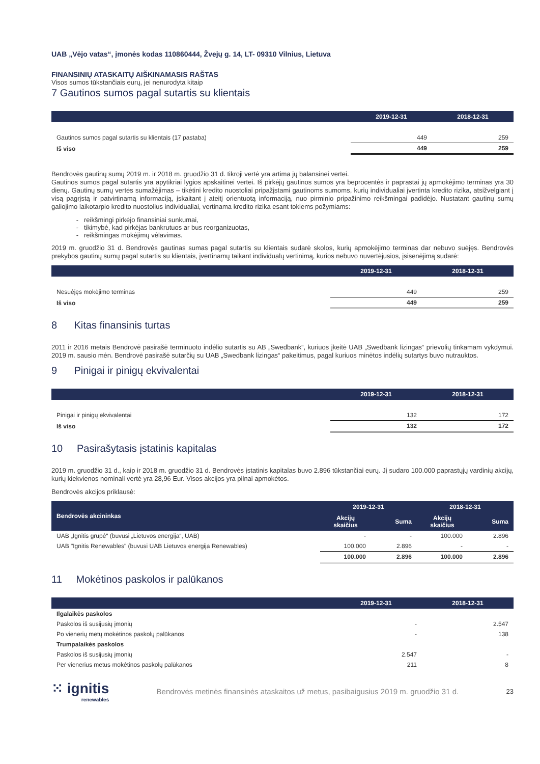UAB „Vėjo vatas“, įmonės kodas 110860444, Žvejų g. 14, LT- 09310 Vilnius, Lietuva
FINANSINIŲ ATASKAITŲ AIŠKINAMASIS RAŠTAS
Visos sumos tūkstančiais eurų, jei nenurodyta kitaip
7 Gautinos sumos pagal sutartis su klientais
| | 2019-12-31 | 2018-12-31 |
| --- | --- | --- |
| Gautinos sumos pagal sutartis su klientais (17 pastaba) | 449 | 259 |
| Iš viso | 449 | 259 |
Bendrovės gautinų sumų 2019 m. ir 2018 m. gruodžio 31 d. tikroji vertė yra artima jų balansinei vertei.
Gautinos sumos pagal sutartis yra apytikriai lygios apskaitinei vertei. Iš pirkėjų gautinos sumos yra beprocentės ir paprastai jų apmokėjimo terminas yra 30 dienų. Gautinų sumų vertės sumažėjimas – tikėtini kredito nuostoliai pripažįstami gautinoms sumoms, kurių individualiai įvertinta kredito rizika, atsižvelgiant į visą pagrįstą ir patvirtinamą informaciją, įskaitant į ateitį orientuotą informaciją, nuo pirminio pripažinimo reikšmingai padidėjo. Nustatant gautinų sumų galiojimo laikotarpio kredito nuostolius individualiai, vertinama kredito rizika esant tokiems požymiams:
reikšmingi pirkėjo finansiniai sunkumai,
tikimybė, kad pirkėjas bankrutuos ar bus reorganizuotas,
reikšmingas mokėjimų vėlavimas.
2019 m. gruodžio 31 d. Bendrovės gautinas sumas pagal sutartis su klientais sudarė skolos, kurių apmokėjimo terminas dar nebuvo suėjęs. Bendrovės prekybos gautinų sumų pagal sutartis su klientais, įvertinamų taikant individualų vertinimą, kurios nebuvo nuvertėjusios, įsisenėjimą sudarė:
| | 2019-12-31 | 2018-12-31 |
| --- | --- | --- |
| Nesuėjęs mokėjimo terminas | 449 | 259 |
| Iš viso | 449 | 259 |
8 Kitas finansinis turtas
2011 ir 2016 metais Bendrovė pasirašė terminuoto indėlio sutartis su AB „Swedbank“, kuriuos įkeitė UAB „Swedbank lizingas“ prievolių tinkamam vykdymui. 2019 m. sausio mėn. Bendrovė pasirašė sutarčių su UAB „Swedbank lizingas“ pakeitimus, pagal kuriuos minėtos indėlių sutartys buvo nutrauktos.
9 Pinigai ir pinigų ekvivalentai
| | 2019-12-31 | 2018-12-31 |
| --- | --- | --- |
| Pinigai ir pinigų ekvivalentai | 132 | 172 |
| Iš viso | 132 | 172 |
10 Pasirašytasis įstatinis kapitalas
2019 m. gruodžio 31 d., kaip ir 2018 m. gruodžio 31 d. Bendrovės įstatinis kapitalas buvo 2.896 tūkstančiai eurų. Jį sudaro 100.000 paprastųjų vardinių akcijų, kurių kiekvienos nominali vertė yra 28,96 Eur. Visos akcijos yra pilnai apmokėtos.
Bendrovės akcijos priklausė:
| Bendrovės akcininkas | 2019-12-31 | | 2018-12-31 | |
| --- | --- | --- | --- | --- |
| | Akcijų skaičius | Suma | Akcijų skaičius | Suma |
| UAB „Ignitis grupė“ (buvusi „Lietuvos energija“, UAB) | - | - | 100.000 | 2.896 |
| UAB "Ignitis Renewables" (buvusi UAB Lietuvos energija Renewables) | 100.000 | 2.896 | - | - |
| | 100.000 | 2.896 | 100.000 | 2.896 |
11 Mokėtinos paskolos ir palūkanos
| | 2019-12-31 | 2018-12-31 |
| --- | --- | --- |
| Ilgalaikės paskolos | | |
| Paskolos iš susijusių įmonių | - | 2.547 |
| Po vienerių metų mokėtinos paskolų palūkanos | - | 138 |
| Trumpalaikės paskolos | | |
| Paskolos iš susijusių įmonių | 2.547 | - |
| Per vienerius metus mokėtinos paskolų palūkanos | 211 | 8 |
⁙ ignitis
renewables
Bendrovės metinės finansinės ataskaitos už metus, pasibaigusius 2019 m. gruodžio 31 d.
23